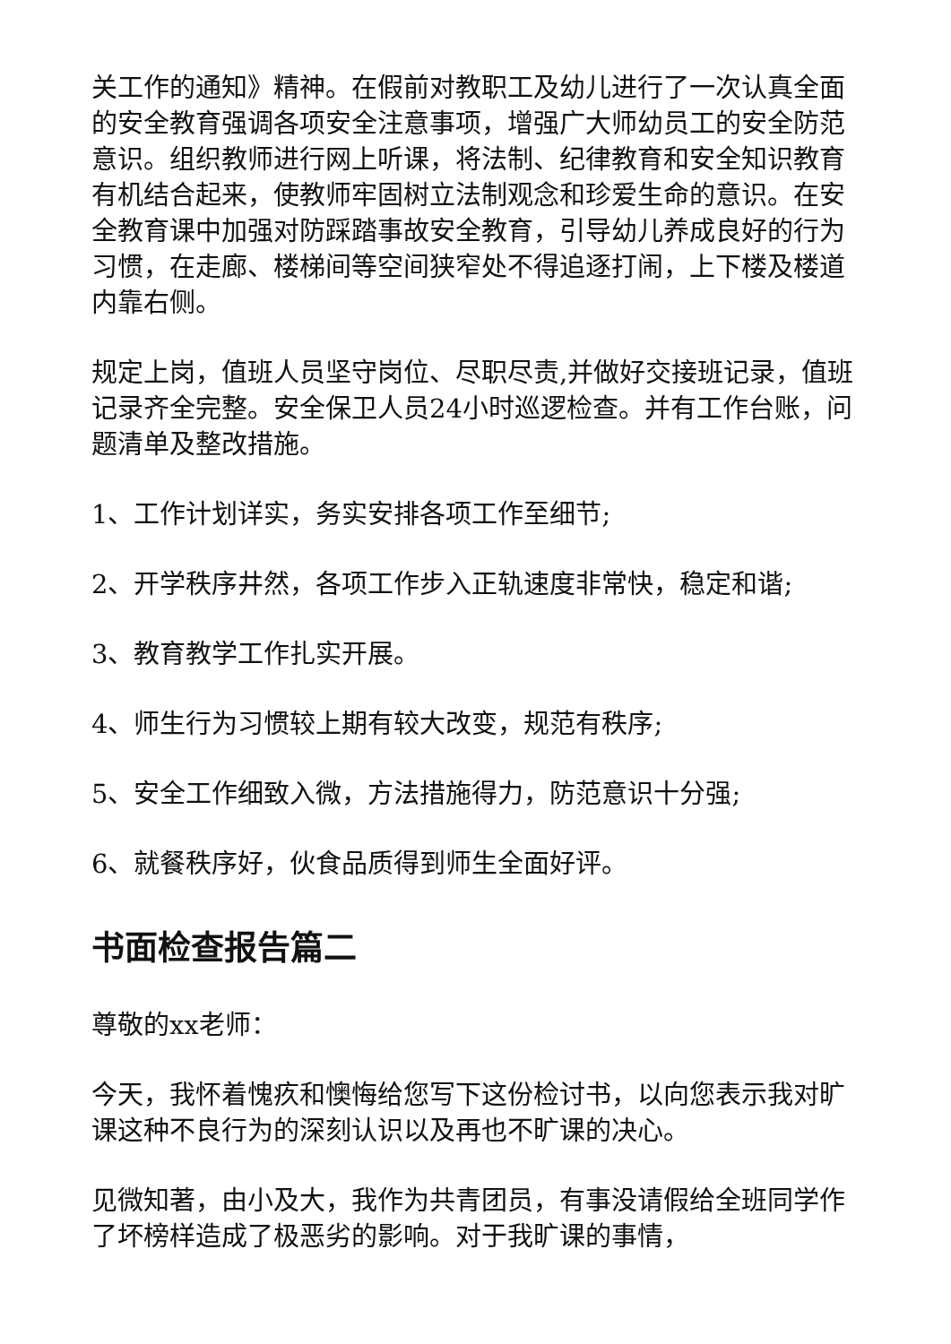关工作的通知》精神。在假前对教职工及幼儿进行了一次认真全面的安全教育强调各项安全注意事项，增强广大师幼员工的安全防范意识。组织教师进行网上听课，将法制、纪律教育和安全知识教育有机结合起来，使教师牢固树立法制观念和珍爱生命的意识。在安全教育课中加强对防踩踏事故安全教育，引导幼儿养成良好的行为习惯，在走廊、楼梯间等空间狭窄处不得追逐打闹，上下楼及楼道内靠右侧。
规定上岗，值班人员坚守岗位、尽职尽责,并做好交接班记录，值班记录齐全完整。安全保卫人员24小时巡逻检查。并有工作台账，问题清单及整改措施。
1、工作计划详实，务实安排各项工作至细节;
2、开学秩序井然，各项工作步入正轨速度非常快，稳定和谐;
3、教育教学工作扎实开展。
4、师生行为习惯较上期有较大改变，规范有秩序;
5、安全工作细致入微，方法措施得力，防范意识十分强;
6、就餐秩序好，伙食品质得到师生全面好评。
书面检查报告篇二
尊敬的xx老师：
今天，我怀着愧疚和懊悔给您写下这份检讨书，以向您表示我对旷课这种不良行为的深刻认识以及再也不旷课的决心。
见微知著，由小及大，我作为共青团员，有事没请假给全班同学作了坏榜样造成了极恶劣的影响。对于我旷课的事情，